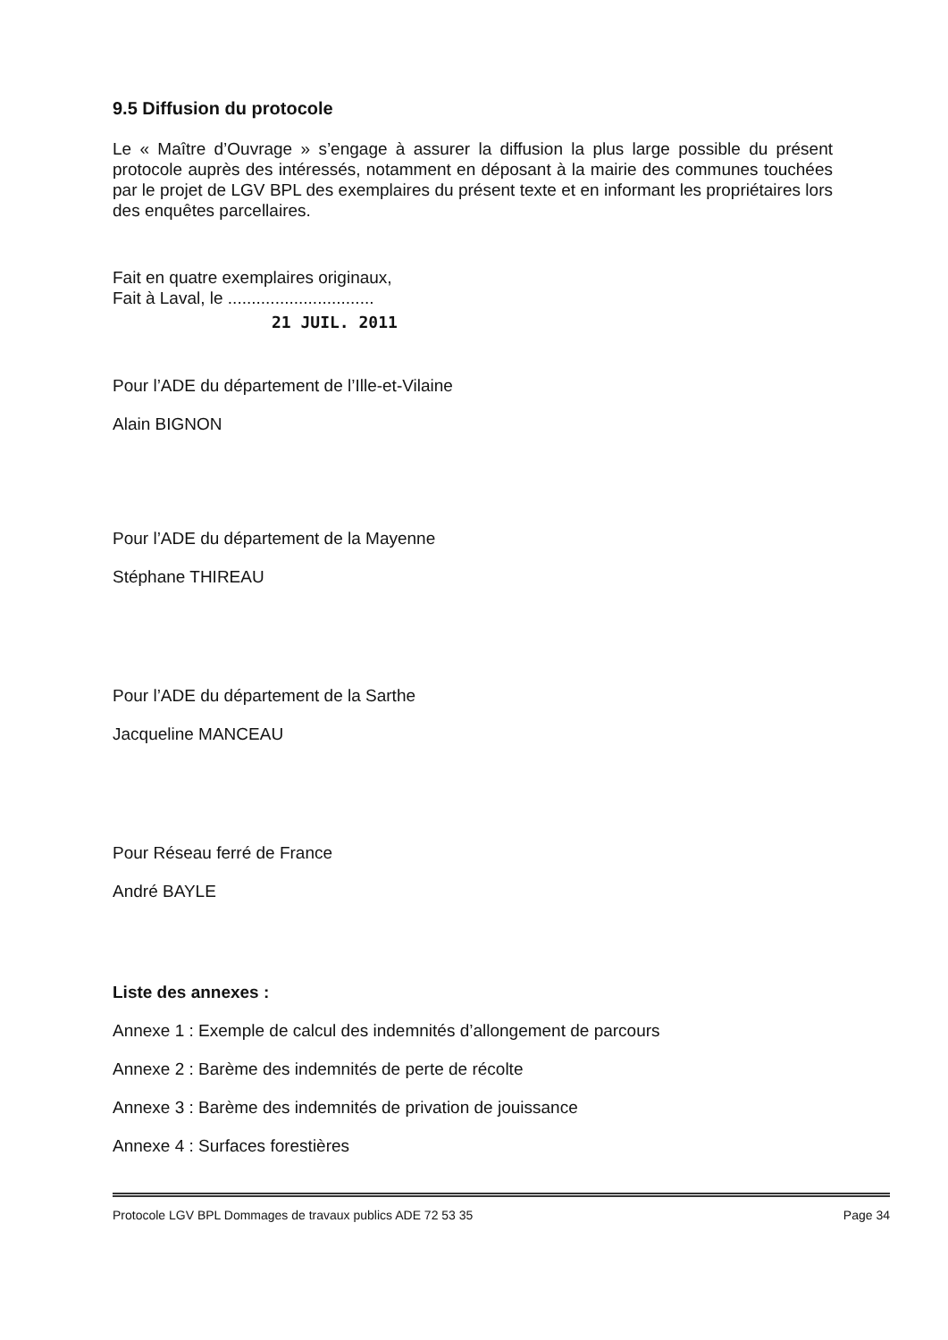9.5 Diffusion du protocole
Le « Maître d’Ouvrage » s’engage à assurer la diffusion la plus large possible du présent protocole auprès des intéressés, notamment en déposant à la mairie des communes touchées par le projet de LGV BPL des exemplaires du présent texte et en informant les propriétaires lors des enquêtes parcellaires.
Fait en quatre exemplaires originaux,
Fait à Laval, le ...............................
21 JUIL. 2011
Pour l’ADE du département de l’Ille-et-Vilaine
Alain BIGNON
Pour l’ADE du département de la Mayenne
Stéphane THIREAU
Pour l’ADE du département de la Sarthe
Jacqueline MANCEAU
Pour Réseau ferré de France
André BAYLE
Liste des annexes :
Annexe 1 : Exemple de calcul des indemnités d’allongement de parcours
Annexe 2 : Barème des indemnités de perte de récolte
Annexe 3 : Barème des indemnités de privation de jouissance
Annexe 4 : Surfaces forestières
Protocole LGV BPL Dommages de travaux publics ADE 72 53 35 Page 34